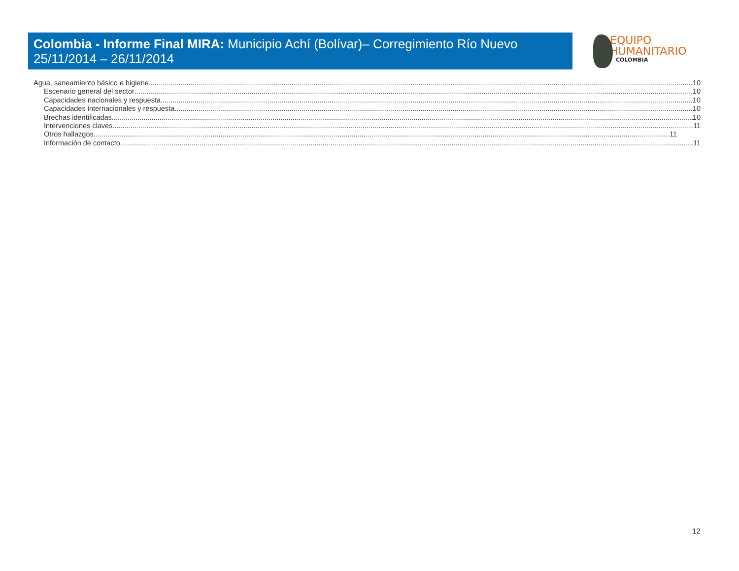Colombia - Informe Final MIRA: Municipio Achí (Bolívar)– Corregimiento Río Nuevo
25/11/2014 – 26/11/2014
EQUIPO
HUMANITARIO
COLOMBIA
Agua, saneamiento básico e higiene 10
Escenario general del sector 10
Capacidades nacionales y respuesta 10
Capacidades internacionales y respuesta 10
Brechas identificadas 10
Intervenciones claves 11
Otros hallazgos 11
Información de contacto 11
12